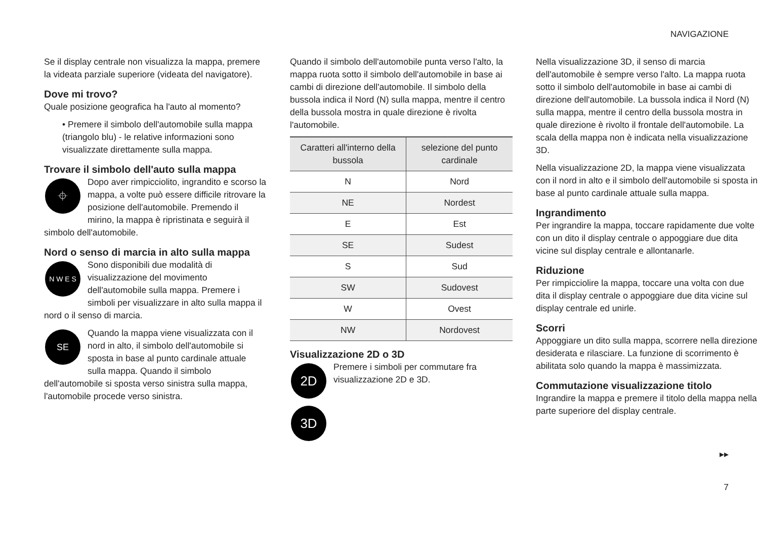NAVIGAZIONE
Se il display centrale non visualizza la mappa, premere la videata parziale superiore (videata del navigatore).
Dove mi trovo?
Quale posizione geografica ha l'auto al momento?
• Premere il simbolo dell'automobile sulla mappa (triangolo blu) - le relative informazioni sono visualizzate direttamente sulla mappa.
Trovare il simbolo dell'auto sulla mappa
⌖
Dopo aver rimpicciolito, ingrandito e scorso la mappa, a volte può essere difficile ritrovare la posizione dell'automobile. Premendo il mirino, la mappa è ripristinata e seguirà il simbolo dell'automobile.
Nord o senso di marcia in alto sulla mappa
N W E S
Sono disponibili due modalità di visualizzazione del movimento dell'automobile sulla mappa. Premere i simboli per visualizzare in alto sulla mappa il nord o il senso di marcia.
SE
Quando la mappa viene visualizzata con il nord in alto, il simbolo dell'automobile si sposta in base al punto cardinale attuale sulla mappa. Quando il simbolo dell'automobile si sposta verso sinistra sulla mappa, l'automobile procede verso sinistra.
Quando il simbolo dell'automobile punta verso l'alto, la mappa ruota sotto il simbolo dell'automobile in base ai cambi di direzione dell'automobile. Il simbolo della bussola indica il Nord (N) sulla mappa, mentre il centro della bussola mostra in quale direzione è rivolta l'automobile.
| Caratteri all'interno della bussola | selezione del punto cardinale |
| --- | --- |
| N | Nord |
| NE | Nordest |
| E | Est |
| SE | Sudest |
| S | Sud |
| SW | Sudovest |
| W | Ovest |
| NW | Nordovest |
Visualizzazione 2D o 3D
2D
Premere i simboli per commutare fra visualizzazione 2D e 3D.
3D
Nella visualizzazione 3D, il senso di marcia dell'automobile è sempre verso l'alto. La mappa ruota sotto il simbolo dell'automobile in base ai cambi di direzione dell'automobile. La bussola indica il Nord (N) sulla mappa, mentre il centro della bussola mostra in quale direzione è rivolto il frontale dell'automobile. La scala della mappa non è indicata nella visualizzazione 3D.
Nella visualizzazione 2D, la mappa viene visualizzata con il nord in alto e il simbolo dell'automobile si sposta in base al punto cardinale attuale sulla mappa.
Ingrandimento
Per ingrandire la mappa, toccare rapidamente due volte con un dito il display centrale o appoggiare due dita vicine sul display centrale e allontanarle.
Riduzione
Per rimpicciolire la mappa, toccare una volta con due dita il display centrale o appoggiare due dita vicine sul display centrale ed unirle.
Scorri
Appoggiare un dito sulla mappa, scorrere nella direzione desiderata e rilasciare. La funzione di scorrimento è abilitata solo quando la mappa è massimizzata.
Commutazione visualizzazione titolo
Ingrandire la mappa e premere il titolo della mappa nella parte superiore del display centrale.
▸▸
7